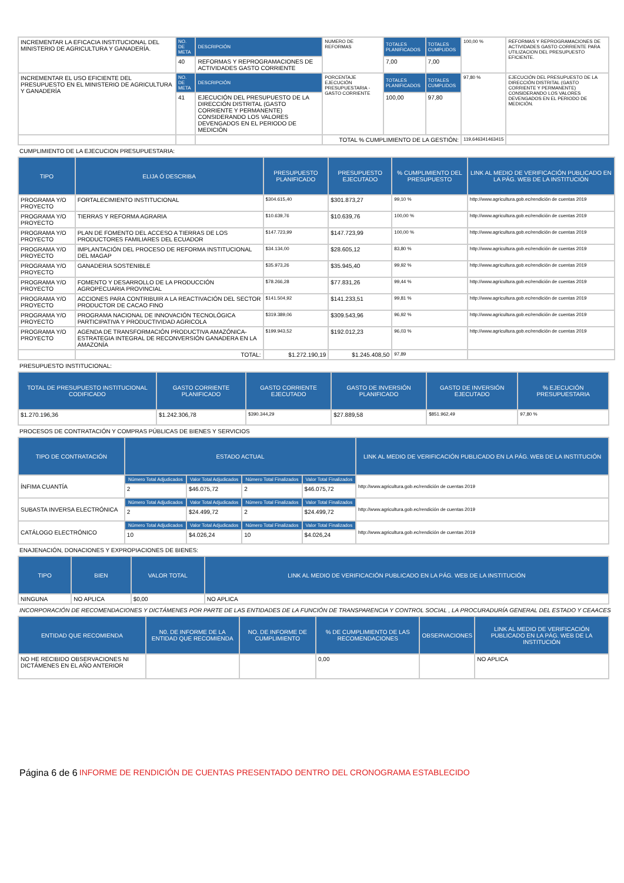| INCREMENTAR LA EFICACIA INSTITUCIONAL DEL MINISTERIO DE AGRICULTURA Y GANADERÍA. | NO. DE META | DESCRIPCIÓN | NUMERO DE REFORMAS | TOTALES PLANIFICADOS | TOTALES CUMPLIDOS | 100,00 % | REFORMAS Y REPROGRAMACIONES DE ACTIVIDADES GASTO CORRIENTE PARA UTILIZACION DEL PRESUPUESTO EFICIENTE. |
| | 40 | REFORMAS Y REPROGRAMACIONES DE ACTIVIDADES GASTO CORRIENTE | | 7,00 | 7,00 | | |
| INCREMENTAR EL USO EFICIENTE DEL PRESUPUESTO EN EL MINISTERIO DE AGRICULTURA Y GANADERÍA | NO. DE META | DESCRIPCIÓN | PORCENTAJE EJECUCIÓN PRESUPUESTARIA -GASTO CORRIENTE | TOTALES PLANIFICADOS | TOTALES CUMPLIDOS | 97,80 % | EJECUCIÓN DEL PRESUPUESTO DE LA DIRECCIÓN DISTRITAL (GASTO CORRIENTE Y PERMANENTE) CONSIDERANDO LOS VALORES DEVENGADOS EN EL PERIODO DE MEDICIÓN. |
| | 41 | EJECUCIÓN DEL PRESUPUESTO DE LA DIRECCIÓN DISTRITAL (GASTO CORRIENTE Y PERMANENTE) CONSIDERANDO LOS VALORES DEVENGADOS EN EL PERIODO DE MEDICIÓN | | 100,00 | 97,80 | | |
| | | | TOTAL % CUMPLIMIENTO DE LA GESTIÓN: | | | 119,646341463415 | |
CUMPLIMIENTO DE LA EJECUCION PRESUPUESTARIA:
| TIPO | ELIJA Ó DESCRIBA | PRESUPUESTO PLANIFICADO | PRESUPUESTO EJECUTADO | % CUMPLIMIENTO DEL PRESUPUESTO | LINK AL MEDIO DE VERIFICACIÓN PUBLICADO EN LA PÁG. WEB DE LA INSTITUCIÓN |
| --- | --- | --- | --- | --- | --- |
| PROGRAMA Y/O PROYECTO | FORTALECIMIENTO INSTITUCIONAL | $304.615,40 | $301.873,27 | 99,10 % | http://www.agricultura.gob.ec/rendición de cuentas 2019 |
| PROGRAMA Y/O PROYECTO | TIERRAS Y REFORMA AGRARIA | $10.639,76 | $10.639,76 | 100,00 % | http://www.agricultura.gob.ec/rendición de cuentas 2019 |
| PROGRAMA Y/O PROYECTO | PLAN DE FOMENTO DEL ACCESO A TIERRAS DE LOS PRODUCTORES FAMILIARES DEL ECUADOR | $147.723,99 | $147.723,99 | 100,00 % | http://www.agricultura.gob.ec/rendición de cuentas 2019 |
| PROGRAMA Y/O PROYECTO | IMPLANTACIÓN DEL PROCESO DE REFORMA INSTITUCIONAL DEL MAGAP | $34.134,00 | $28.605,12 | 83,80 % | http://www.agricultura.gob.ec/rendición de cuentas 2019 |
| PROGRAMA Y/O PROYECTO | GANADERIA SOSTENIBLE | $35.973,26 | $35.945,40 | 99,92 % | http://www.agricultura.gob.ec/rendición de cuentas 2019 |
| PROGRAMA Y/O PROYECTO | FOMENTO Y DESARROLLO DE LA PRODUCCIÓN AGROPECUARIA PROVINCIAL | $78.266,28 | $77.831,26 | 99,44 % | http://www.agricultura.gob.ec/rendición de cuentas 2019 |
| PROGRAMA Y/O PROYECTO | ACCIONES PARA CONTRIBUIR A LA REACTIVACIÓN DEL SECTOR PRODUCTOR DE CACAO FINO | $141.504,92 | $141.233,51 | 99,81 % | http://www.agricultura.gob.ec/rendición de cuentas 2019 |
| PROGRAMA Y/O PROYECTO | PROGRAMA NACIONAL DE INNOVACIÓN TECNOLÓGICA PARTICIPATIVA Y PRODUCTIVIDAD AGRICOLA | $319.389,06 | $309.543,96 | 96,92 % | http://www.agricultura.gob.ec/rendición de cuentas 2019 |
| PROGRAMA Y/O PROYECTO | AGENDA DE TRANSFORMACIÓN PRODUCTIVA AMAZÓNICA-ESTRATEGIA INTEGRAL DE RECONVERSIÓN GANADERA EN LA AMAZONÍA | $199.943,52 | $192.012,23 | 96,03 % | http://www.agricultura.gob.ec/rendición de cuentas 2019 |
| | TOTAL: | $1.272.190,19 | $1.245.408,50 | 97,89 | |
PRESUPUESTO INSTITUCIONAL:
| TOTAL DE PRESUPUESTO INSTITUCIONAL CODIFICADO | GASTO CORRIENTE PLANIFICADO | GASTO CORRIENTE EJECUTADO | GASTO DE INVERSIÓN PLANIFICADO | GASTO DE INVERSIÓN EJECUTADO | % EJECUCIÓN PRESUPUESTARIA |
| --- | --- | --- | --- | --- | --- |
| $1.270.196,36 | $1.242.306,78 | $390.344,29 | $27.889,58 | $851.962,49 | 97,80 % |
PROCESOS DE CONTRATACIÓN Y COMPRAS PÚBLICAS DE BIENES Y SERVICIOS
| TIPO DE CONTRATACIÓN | ESTADO ACTUAL | | | | LINK AL MEDIO DE VERIFICACIÓN PUBLICADO EN LA PÁG. WEB DE LA INSTITUCIÓN |
| --- | --- | --- | --- | --- | --- |
| ÍNFIMA CUANTÍA | Número Total Adjudicados | Valor Total Adjudicados | Número Total Finalizados | Valor Total Finalizados | http://www.agricultura.gob.ec/rendición de cuentas 2019 |
| | 2 | $46.075,72 | 2 | $46.075,72 | |
| SUBASTA INVERSA ELECTRÓNICA | Número Total Adjudicados | Valor Total Adjudicados | Número Total Finalizados | Valor Total Finalizados | http://www.agricultura.gob.ec/rendición de cuentas 2019 |
| | 2 | $24.499,72 | 2 | $24.499,72 | |
| CATÁLOGO ELECTRÓNICO | Número Total Adjudicados | Valor Total Adjudicados | Número Total Finalizados | Valor Total Finalizados | http://www.agricultura.gob.ec/rendición de cuentas 2019 |
| | 10 | $4.026,24 | 10 | $4.026,24 | |
ENAJENACIÓN, DONACIONES Y EXPROPIACIONES DE BIENES:
| TIPO | BIEN | VALOR TOTAL | LINK AL MEDIO DE VERIFICACIÓN PUBLICADO EN LA PÁG. WEB DE LA INSTITUCIÓN |
| --- | --- | --- | --- |
| NINGUNA | NO APLICA | $0,00 | NO APLICA |
INCORPORACIÓN DE RECOMENDACIONES Y DICTÁMENES POR PARTE DE LAS ENTIDADES DE LA FUNCIÓN DE TRANSPARENCIA Y CONTROL SOCIAL , LA PROCURADURÍA GENERAL DEL ESTADO Y CEAACES
| ENTIDAD QUE RECOMIENDA | N0. DE INFORME DE LA ENTIDAD QUE RECOMIENDA | NO. DE INFORME DE CUMPLIMIENTO | % DE CUMPLIMIENTO DE LAS RECOMENDACIONES | OBSERVACIONES | LINK AL MEDIO DE VERIFICACIÓN PUBLICADO EN LA PÁG. WEB DE LA INSTITUCIÓN |
| --- | --- | --- | --- | --- | --- |
| NO HE RECIBIDO OBSERVACIONES NI DICTÁMENES EN EL AÑO ANTERIOR | | | 0,00 | | NO APLICA |
Página 6 de 6 INFORME DE RENDICIÓN DE CUENTAS PRESENTADO DENTRO DEL CRONOGRAMA ESTABLECIDO